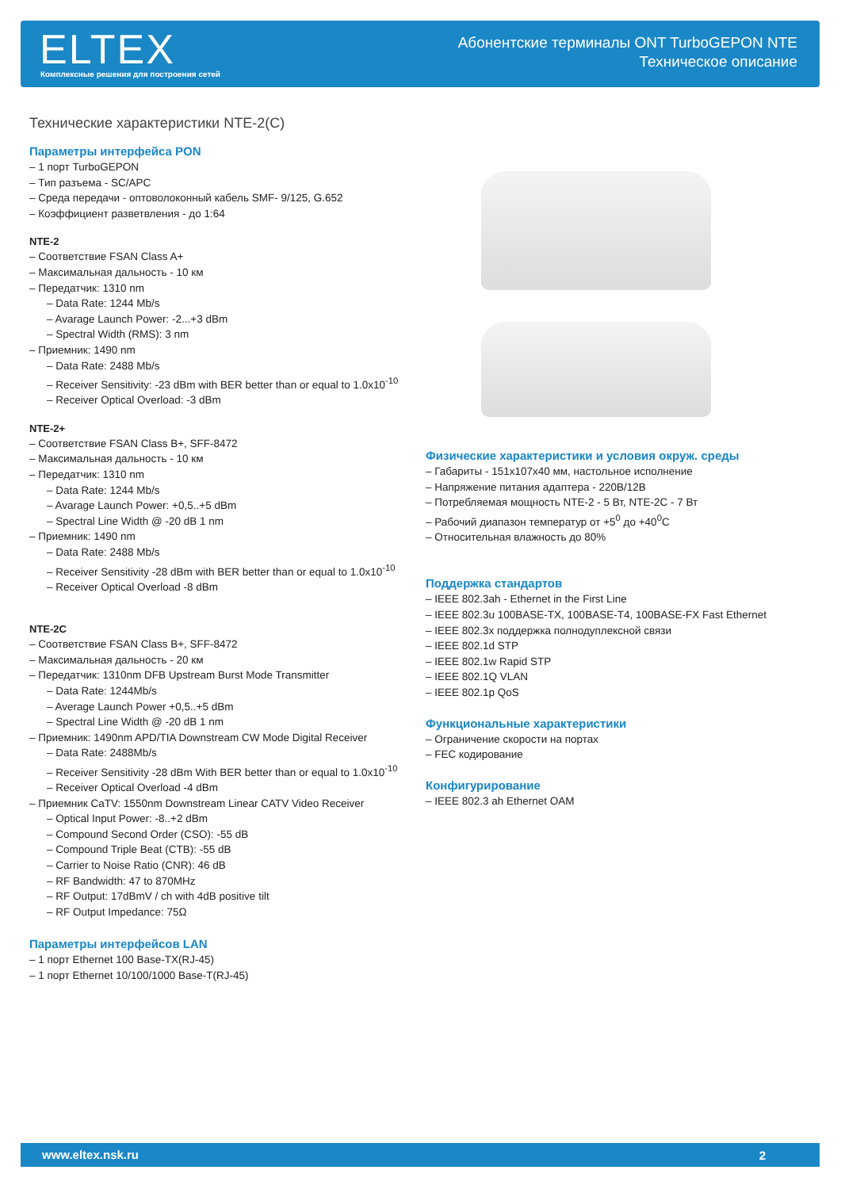ELTEX
Комплексные решения для построения сетей
Абонентские терминалы ONT TurboGEPON NTE
Техническое описание
Технические характеристики NTE-2(C)
Параметры интерфейса PON
– 1 порт TurboGEPON
– Тип разъема - SC/APC
– Среда передачи - оптоволоконный кабель SMF- 9/125, G.652
– Коэффициент разветвления - до 1:64
NTE-2
– Соответствие FSAN Class A+
– Максимальная дальность - 10 км
– Передатчик: 1310 nm
– Data Rate: 1244 Mb/s
– Avarage Launch Power: -2...+3 dBm
– Spectral Width (RMS): 3 nm
– Приемник: 1490 nm
– Data Rate: 2488 Mb/s
– Receiver Sensitivity: -23 dBm with BER better than or equal to 1.0x10<sup>-10</sup>
– Receiver Optical Overload: -3 dBm
NTE-2+
– Соответствие FSAN Class B+, SFF-8472
– Максимальная дальность - 10 км
– Передатчик: 1310 nm
– Data Rate: 1244 Mb/s
– Avarage Launch Power: +0,5..+5 dBm
– Spectral Line Width @ -20 dB 1 nm
– Приемник: 1490 nm
– Data Rate: 2488 Mb/s
– Receiver Sensitivity -28 dBm with BER better than or equal to 1.0x10<sup>-10</sup>
– Receiver Optical Overload -8 dBm
NTE-2C
– Соответствие FSAN Class B+, SFF-8472
– Максимальная дальность - 20 км
– Передатчик: 1310nm DFB Upstream Burst Mode Transmitter
– Data Rate: 1244Mb/s
– Average Launch Power +0,5..+5 dBm
– Spectral Line Width @ -20 dB 1 nm
– Приемник: 1490nm APD/TIA Downstream CW Mode Digital Receiver
– Data Rate: 2488Mb/s
– Receiver Sensitivity -28 dBm With BER better than or equal to 1.0x10<sup>-10</sup>
– Receiver Optical Overload -4 dBm
– Приемник CaTV: 1550nm Downstream Linear CATV Video Receiver
– Optical Input Power: -8..+2 dBm
– Compound Second Order (CSO): -55 dB
– Compound Triple Beat (CTB): -55 dB
– Carrier to Noise Ratio (CNR): 46 dB
– RF Bandwidth: 47 to 870MHz
– RF Output: 17dBmV / ch with 4dB positive tilt
– RF Output Impedance: 75Ω
Параметры интерфейсов LAN
– 1 порт Ethernet 100 Base-TX(RJ-45)
– 1 порт Ethernet 10/100/1000 Base-T(RJ-45)
Физические характеристики и условия окруж. среды
– Габариты - 151x107x40 мм, настольное исполнение
– Напряжение питания адаптера - 220В/12В
– Потребляемая мощность NTE-2 - 5 Вт, NTE-2C - 7 Вт
– Рабочий диапазон температур от +5<sup>0</sup> до +40<sup>0</sup>C
– Относительная влажность до 80%
Поддержка стандартов
– IEEE 802.3ah - Ethernet in the First Line
– IEEE 802.3u 100BASE-TX, 100BASE-T4, 100BASE-FX Fast Ethernet
– IEEE 802.3x поддержка полнодуплексной связи
– IEEE 802.1d STP
– IEEE 802.1w Rapid STP
– IEEE 802.1Q VLAN
– IEEE 802.1p QoS
Функциональные характеристики
– Ограничение скорости на портах
– FEC кодирование
Конфигурирование
– IEEE 802.3 ah Ethernet OAM
www.eltex.nsk.ru 2